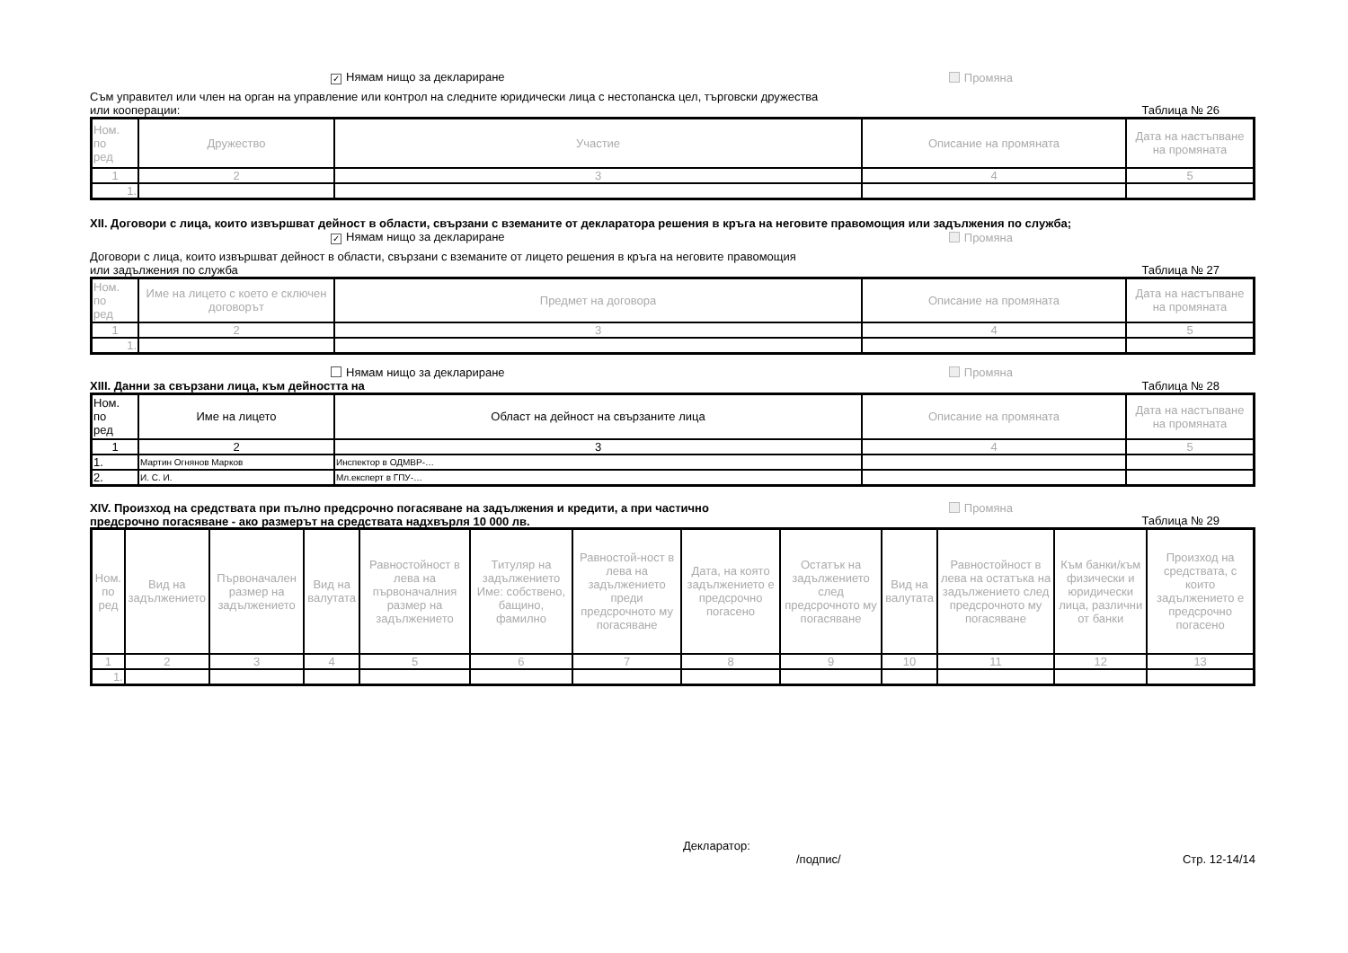✓ Нямам нищо за деклариране Промяна
Съм управител или член на орган на управление или контрол на следните юридически лица с нестопанска цел, търговски дружества
или кооперации: Таблица № 26
| Ном. по ред | Дружество | Участие | Описание на промяната | Дата на настъпване на промяната |
| --- | --- | --- | --- | --- |
| 1 | 2 | 3 | 4 | 5 |
| 1. | | | | |
XII. Договори с лица, които извършват дейност в области, свързани с вземаните от декларатора решения в кръга на неговите правомощия или задължения по служба;
✓ Нямам нищо за деклариране Промяна
Договори с лица, които извършват дейност в области, свързани с вземаните от лицето решения в кръга на неговите правомощия
или задължения по служба Таблица № 27
| Ном. по ред | Име на лицето с което е сключен договорът | Предмет на договора | Описание на промяната | Дата на настъпване на промяната |
| --- | --- | --- | --- | --- |
| 1 | 2 | 3 | 4 | 5 |
| 1. | | | | |
Нямам нищо за деклариране Промяна
XIII. Данни за свързани лица, към дейността на Таблица № 28
| Ном. по ред | Име на лицето | Област на дейност на свързаните лица | Описание на промяната | Дата на настъпване на промяната |
| --- | --- | --- | --- | --- |
| 1 | 2 | 3 | 4 | 5 |
| 1. | Мартин Огнянов Марков | Инспектор в ОДМВР-… | | |
| 2. | И. С. И. | Мл.експерт в ГПУ-… | | |
XIV. Произход на средствата при пълно предсрочно погасяване на задължения и кредити, а при частично
предсрочно погасяване - ако размерът на средствата надхвърля 10 000 лв. Промяна
Таблица № 29
| Ном. по ред | Вид на задължението | Първоначален размер на задължението | Вид на валутата | Равностойност в лева на първоначалния размер на задължението | Титуляр на задължението Име: собствено, бащино, фамилно | Равностой-ност в лева на задължението преди предсрочното му погасяване | Дата, на която задължението е предсрочно погасено | Остатък на задължението след предсрочното му погасяване | Вид на валутата | Равностойност в лева на остатъка на задължението след предсрочното му погасяване | Към банки/към физически и юридически лица, различни от банки | Произход на средствата, с които задължението е предсрочно погасено |
| --- | --- | --- | --- | --- | --- | --- | --- | --- | --- | --- | --- | --- |
| 1 | 2 | 3 | 4 | 5 | 6 | 7 | 8 | 9 | 10 | 11 | 12 | 13 |
| 1. | | | | | | | | | | | | |
Декларатор:
/подпис/ Стр. 12-14/14